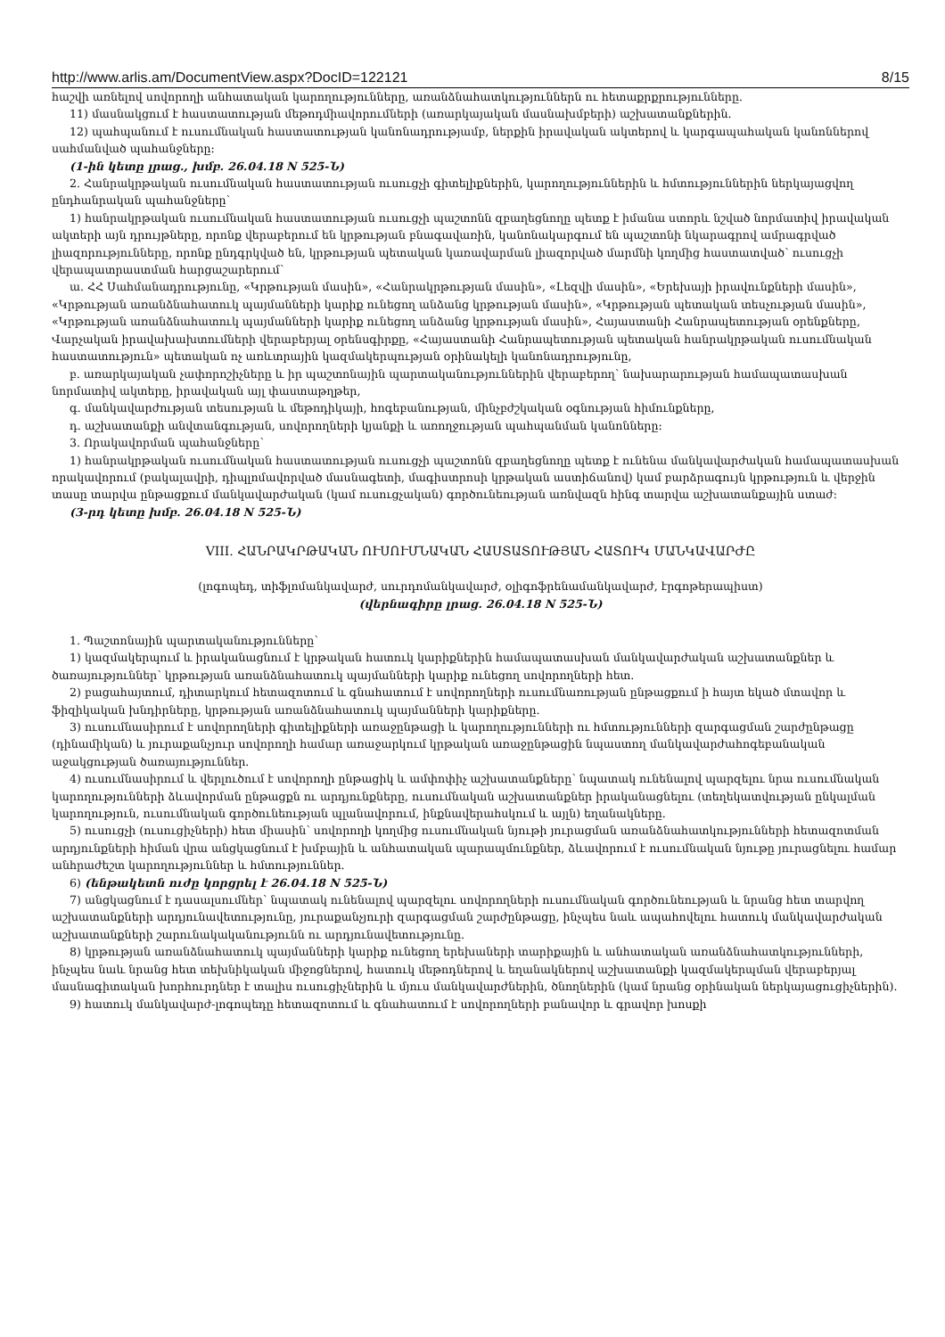http://www.arlis.am/DocumentView.aspx?DocID=122121 8/15
հաշվի առնելով սովորողի անհատական կարողությունները, առանձնահատկություններն ու հետաքրքրությունները.
11) մասնակցում է հաստատության մեթոդմիավորումների (առարկայական մասնախմբերի) աշխատանքներին.
12) պահպանում է ուսումնական հաստատության կանոնադրությամբ, ներքին իրավական ակտերով և կարգապահական կանոններով սահմանված պահանջները:
(1-ին կետը լրաց., խմբ. 26.04.18 N 525-Ն)
2. Հանրակրթական ուսումնական հաստատության ուսուցչի գիտելիքներին, կարողություններին և հմտություններին ներկայացվող ընդհանրական պահանջները՝
1) հանրակրթական ուսումնական հաստատության ուսուցչի պաշտոնն զբաղեցնողը պետք է իմանա ստորև նշված նորմատիվ իրավական ակտերի այն դրույթները, որոնք վերաբերում են կրթության բնագավառին, կանոնակարգում են պաշտոնի նկարագրով ամրագրված լիազորությունները, որոնք ընդգրկված են, կրթության պետական կառավարման լիազորված մարմնի կողմից հաստատված՝ ուսուցչի վերապատրաստման հարցաշարերում՝
ա. ՀՀ Սահմանադրությունը, «Կրթության մասին», «Հանրակրթության մասին», «Լեզվի մասին», «Երեխայի իրավունքների մասին», «Կրթության առանձնահատուկ պայմանների կարիք ունեցող անձանց կրթության մասին», «Կրթության պետական տեսչության մասին», «Կրթության առանձնահատուկ պայմանների կարիք ունեցող անձանց կրթության մասին», Հայաստանի Հանրապետության օրենքները, Վարչական իրավախախտումների վերաբերյալ օրենսգիրքը, «Հայաստանի Հանրապետության պետական հանրակրթական ուսումնական հաստատություն» պետական ոչ առևտրային կազմակերպության օրինակելի կանոնադրությունը,
բ. առարկայական չափորոշիչները և իր պաշտոնային պարտականություններին վերաբերող՝ նախարարության համապատասխան նորմատիվ ակտերը, իրավական այլ փաստաթղթեր,
գ. մանկավարժության տեսության և մեթոդիկայի, հոգեբանության, մինչբժշկական օգնության հիմունքները,
դ. աշխատանքի անվտանգության, սովորողների կյանքի և առողջության պահպանման կանոնները:
3. Որակավորման պահանջները՝
1) հանրակրթական ուսումնական հաստատության ուսուցչի պաշտոնն զբաղեցնողը պետք է ունենա մանկավարժական համապատասխան որակավորում (բակալավրի, դիպլոմավորված մասնագետի, մագիստրոսի կրթական աստիճանով) կամ բարձրագույն կրթություն և վերջին տասը տարվա ընթացքում մանկավարժական (կամ ուսուցչական) գործունեության առնվազն հինգ տարվա աշխատանքային ստաժ:
(3-րդ կետը խմբ. 26.04.18 N 525-Ն)
VIII. ՀԱՆՐԱԿՐԹԱԿԱՆ ՈՒՍՈՒՄՆԱԿԱՆ ՀԱՍՏԱՏՈՒԹՅԱՆ ՀԱՏՈՒԿ ՄԱՆԿԱՎԱՐԺԸ
(լոգոպեդ, տիֆլոմանկավարժ, սուրդոմանկավարժ, օլիգոֆրենամանկավարժ, էրգոթերապիստ)
(վերնագիրը լրաց. 26.04.18 N 525-Ն)
1. Պաշտոնային պարտականությունները՝
1) կազմակերպում և իրականացնում է կրթական հատուկ կարիքներին համապատասխան մանկավարժական աշխատանքներ և ծառայություններ՝ կրթության առանձնահատուկ պայմանների կարիք ունեցող սովորողների հետ.
2) բացահայտում, դիտարկում հետազոտում և գնահատում է սովորողների ուսումնառության ընթացքում ի հայտ եկած մտավոր և ֆիզիկական խնդիրները, կրթության առանձնահատուկ պայմանների կարիքները.
3) ուսումնասիրում է սովորողների գիտելիքների առաջընթացի և կարողությունների ու հմտությունների զարգացման շարժընթացը (դինամիկան) և յուրաքանչյուր սովորողի համար առաջարկում կրթական առաջընթացին նպաստող մանկավարժահոգեբանական աջակցության ծառայություններ.
4) ուսումնասիրում և վերլուծում է սովորողի ընթացիկ և ամփոփիչ աշխատանքները՝ նպատակ ունենալով պարզելու նրա ուսումնական կարողությունների ձևավորման ընթացքն ու արդյունքները, ուսումնական աշխատանքներ իրականացնելու (տեղեկատվության ընկալման կարողություն, ուսումնական գործունեության պլանավորում, ինքնավերահսկում և այլն) եղանակները.
5) ուսուցչի (ուսուցիչների) հետ միասին՝ սովորողի կողմից ուսումնական նյութի յուրացման առանձնահատկությունների հետազոտման արդյունքների հիման վրա անցկացնում է խմբային և անհատական պարապմունքներ, ձևավորում է ուսումնական նյութը յուրացնելու համար անհրաժեշտ կարողություններ և հմտություններ.
6) (ենթակետն ուժը կորցրել է 26.04.18 N 525-Ն)
7) անցկացնում է դասալսումներ՝ նպատակ ունենալով պարզելու սովորողների ուսումնական գործունեության և նրանց հետ տարվող աշխատանքների արդյունավետությունը, յուրաքանչյուրի զարգացման շարժընթացը, ինչպես նաև ապահովելու հատուկ մանկավարժական աշխատանքների շարունակականությունն ու արդյունավետությունը.
8) կրթության առանձնահատուկ պայմանների կարիք ունեցող երեխաների տարիքային և անհատական առանձնահատկությունների, ինչպես նաև նրանց հետ տեխնիկական միջոցներով, հատուկ մեթոդներով և եղանակներով աշխատանքի կազմակերպման վերաբերյալ մասնագիտական խորհուրդներ է տալիս ուսուցիչներին և մյուս մանկավարժներին, ծնողներին (կամ նրանց օրինական ներկայացուցիչներին).
9) հատուկ մանկավարժ-լոգոպեդը հետազոտում և գնահատում է սովորողների բանավոր և գրավոր խոսքի